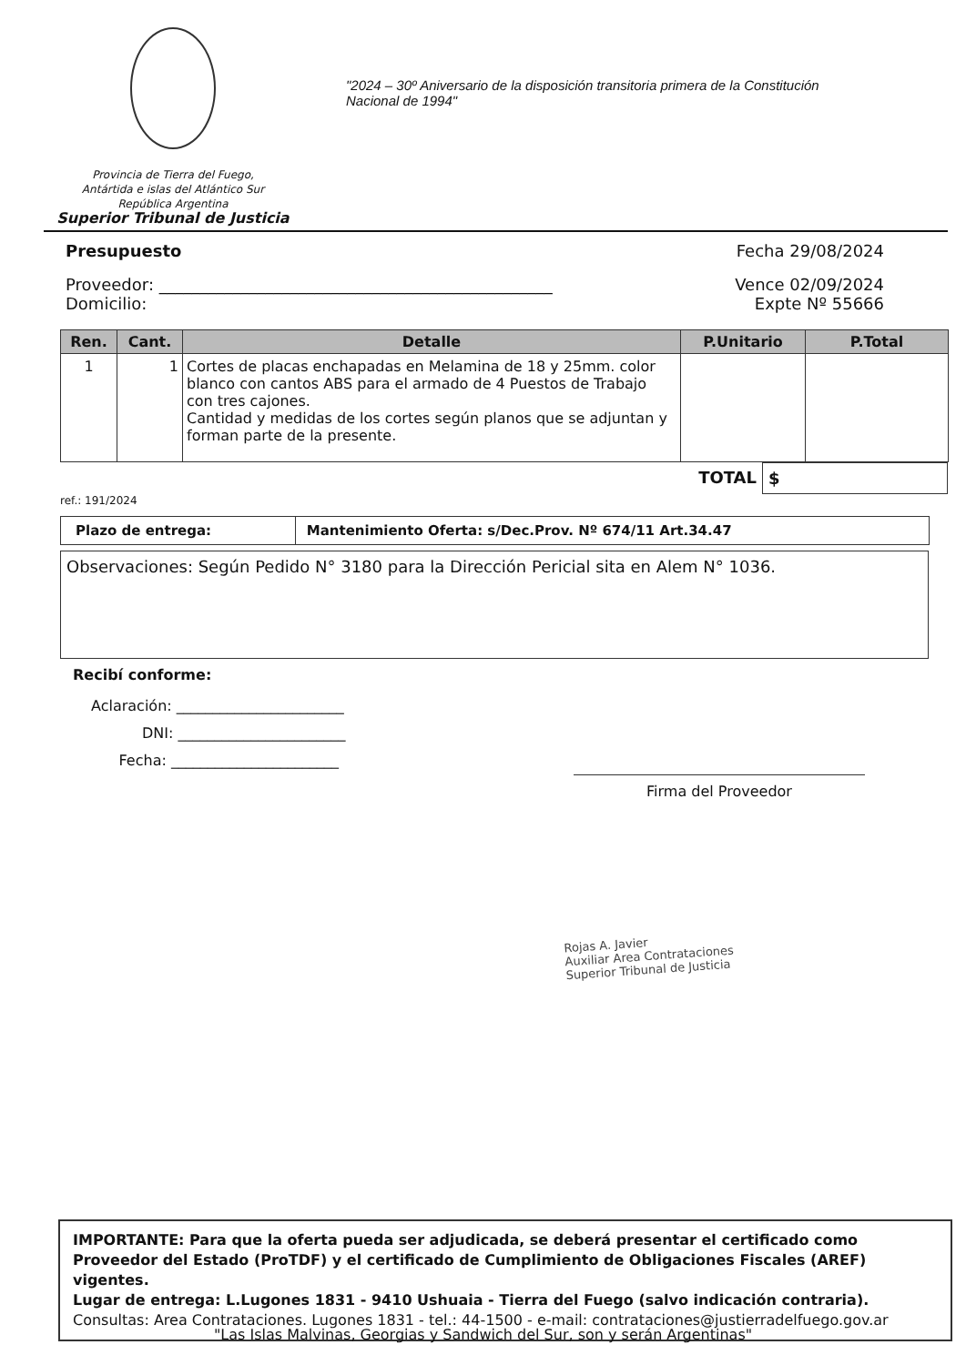Provincia de Tierra del Fuego,
Antártida e islas del Atlántico Sur
República Argentina
Superior Tribunal de Justicia
"2024 – 30º Aniversario de la disposición transitoria primera de la Constitución
Nacional de 1994"
Presupuesto Fecha 29/08/2024
Proveedor: ________________________________________________ Vence 02/09/2024
Domicilio: Expte Nº 55666
| Ren. | Cant. | Detalle | P.Unitario | P.Total |
| --- | --- | --- | --- | --- |
| 1 | 1 | Cortes de placas enchapadas en Melamina de 18 y 25mm. color blanco con cantos ABS para el armado de 4 Puestos de Trabajo con tres cajones. Cantidad y medidas de los cortes según planos que se adjuntan y forman parte de la presente. | | |
TOTAL $
ref.: 191/2024
| Plazo de entrega: | Mantenimiento Oferta: s/Dec.Prov. Nº 674/11 Art.34.47 |
Observaciones: Según Pedido N° 3180 para la Dirección Pericial sita en Alem N° 1036.
Recibí conforme:
Aclaración: _______________________
DNI: _______________________
Fecha: _______________________
Firma del Proveedor
Rojas A. Javier
Auxiliar Area Contrataciones
Superior Tribunal de Justicia
IMPORTANTE: Para que la oferta pueda ser adjudicada, se deberá presentar el certificado como Proveedor del Estado (ProTDF) y el certificado de Cumplimiento de Obligaciones Fiscales (AREF) vigentes.
Lugar de entrega: L.Lugones 1831 - 9410 Ushuaia - Tierra del Fuego (salvo indicación contraria).
Consultas: Area Contrataciones. Lugones 1831 - tel.: 44-1500 - e-mail: contrataciones@justierradelfuego.gov.ar
"Las Islas Malvinas, Georgias y Sandwich del Sur, son y serán Argentinas"